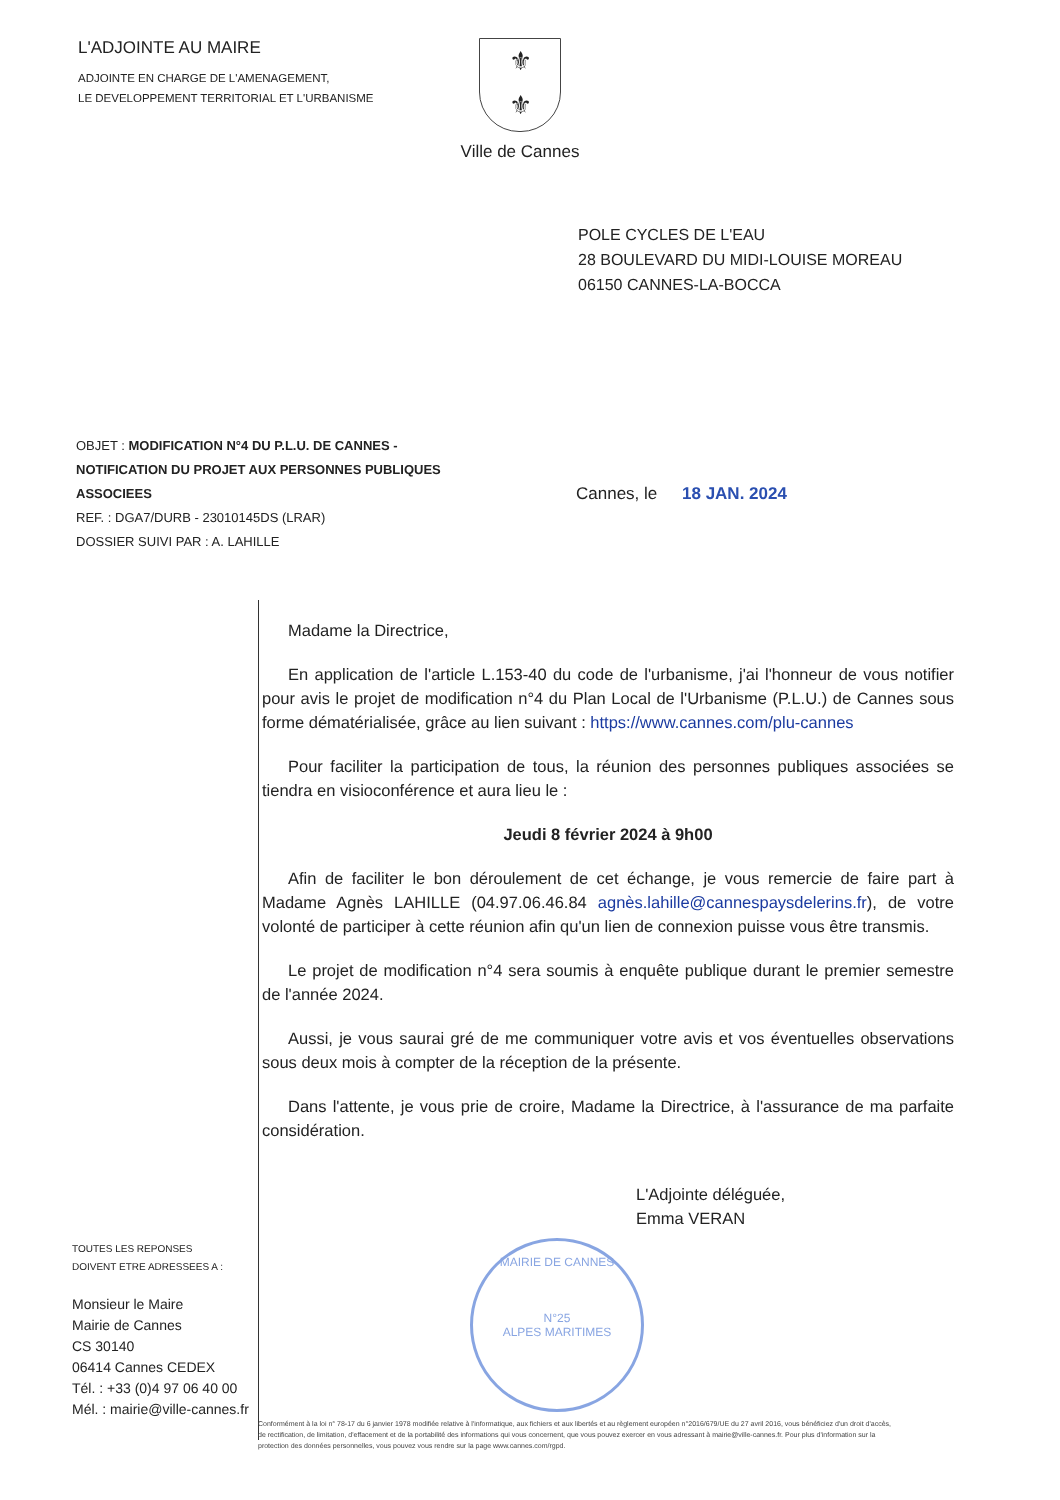L'ADJOINTE AU MAIRE
ADJOINTE EN CHARGE DE L'AMENAGEMENT,
LE DEVELOPPEMENT TERRITORIAL ET L'URBANISME
⚜
⚜
Ville de Cannes
POLE CYCLES DE L'EAU
28 BOULEVARD DU MIDI-LOUISE MOREAU
06150 CANNES-LA-BOCCA
OBJET : MODIFICATION N°4 DU P.L.U. DE CANNES - NOTIFICATION DU PROJET AUX PERSONNES PUBLIQUES ASSOCIEES
REF. : DGA7/DURB - 23010145DS (LRAR)
DOSSIER SUIVI PAR : A. LAHILLE
Cannes, le 18 JAN. 2024
Madame la Directrice,
En application de l'article L.153-40 du code de l'urbanisme, j'ai l'honneur de vous notifier pour avis le projet de modification n°4 du Plan Local de l'Urbanisme (P.L.U.) de Cannes sous forme dématérialisée, grâce au lien suivant : https://www.cannes.com/plu-cannes
Pour faciliter la participation de tous, la réunion des personnes publiques associées se tiendra en visioconférence et aura lieu le :
Jeudi 8 février 2024 à 9h00
Afin de faciliter le bon déroulement de cet échange, je vous remercie de faire part à Madame Agnès LAHILLE (04.97.06.46.84 agnès.lahille@cannespaysdelerins.fr), de votre volonté de participer à cette réunion afin qu'un lien de connexion puisse vous être transmis.
Le projet de modification n°4 sera soumis à enquête publique durant le premier semestre de l'année 2024.
Aussi, je vous saurai gré de me communiquer votre avis et vos éventuelles observations sous deux mois à compter de la réception de la présente.
Dans l'attente, je vous prie de croire, Madame la Directrice, à l'assurance de ma parfaite considération.
L'Adjointe déléguée,
Emma VERAN
MAIRIE DE CANNES
N°25
ALPES MARITIMES
TOUTES LES REPONSES
DOIVENT ETRE ADRESSEES A :
Monsieur le Maire
Mairie de Cannes
CS 30140
06414 Cannes CEDEX
Tél. : +33 (0)4 97 06 40 00
Mél. : mairie@ville-cannes.fr
Conformément à la loi n° 78-17 du 6 janvier 1978 modifiée relative à l'informatique, aux fichiers et aux libertés et au règlement européen n°2016/679/UE du 27 avril 2016, vous bénéficiez d'un droit d'accès, de rectification, de limitation, d'effacement et de la portabilité des informations qui vous concernent, que vous pouvez exercer en vous adressant à mairie@ville-cannes.fr. Pour plus d'information sur la protection des données personnelles, vous pouvez vous rendre sur la page www.cannes.com/rgpd.